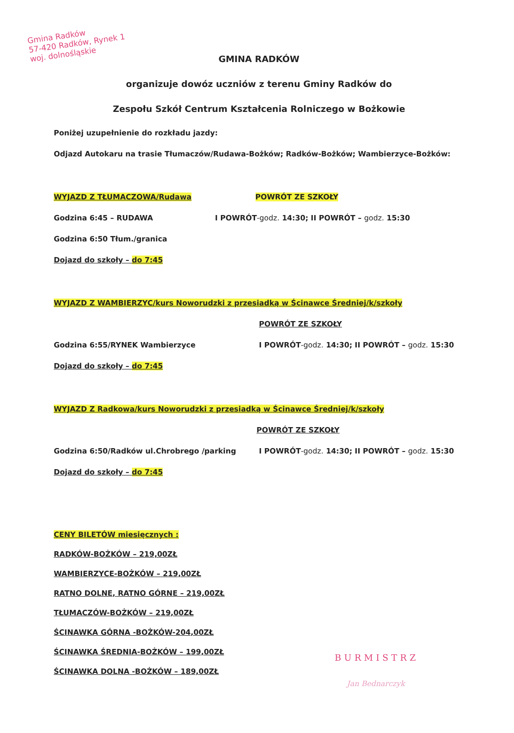Gmina Radków
57-420 Radków, Rynek 1
woj. dolnośląskie
GMINA RADKÓW
organizuje dowóz uczniów z terenu Gminy Radków do
Zespołu Szkół Centrum Kształcenia Rolniczego w Bożkowie
Poniżej uzupełnienie do rozkładu jazdy:
Odjazd Autokaru na trasie Tłumaczów/Rudawa-Bożków; Radków-Bożków; Wambierzyce-Bożków:
WYJAZD Z TŁUMACZOWA/Rudawa POWRÓT ZE SZKOŁY
Godzina 6:45 – RUDAWA I POWRÓT-godz. 14:30; II POWRÓT – godz. 15:30
Godzina 6:50 Tłum./granica
Dojazd do szkoły – do 7:45
WYJAZD Z WAMBIERZYC/kurs Noworudzki z przesiadką w Ścinawce Średniej/k/szkoły
POWRÓT ZE SZKOŁY
Godzina 6:55/RYNEK Wambierzyce I POWRÓT-godz. 14:30; II POWRÓT – godz. 15:30
Dojazd do szkoły – do 7:45
WYJAZD Z Radkowa/kurs Noworudzki z przesiadką w Ścinawce Średniej/k/szkoły
POWRÓT ZE SZKOŁY
Godzina 6:50/Radków ul.Chrobrego /parking I POWRÓT-godz. 14:30; II POWRÓT – godz. 15:30
Dojazd do szkoły – do 7:45
CENY BILETÓW miesięcznych :
RADKÓW-BOŻKÓW – 219,00ZŁ
WAMBIERZYCE-BOŻKÓW – 219,00ZŁ
RATNO DOLNE, RATNO GÓRNE – 219,00ZŁ
TŁUMACZÓW-BOŻKÓW – 219,00ZŁ
ŚCINAWKA GÓRNA -BOŻKÓW-204,00ZŁ
ŚCINAWKA ŚREDNIA-BOŻKÓW – 199,00ZŁ
ŚCINAWKA DOLNA -BOŻKÓW – 189,00ZŁ
BURMISTRZ
Jan Bednarczyk